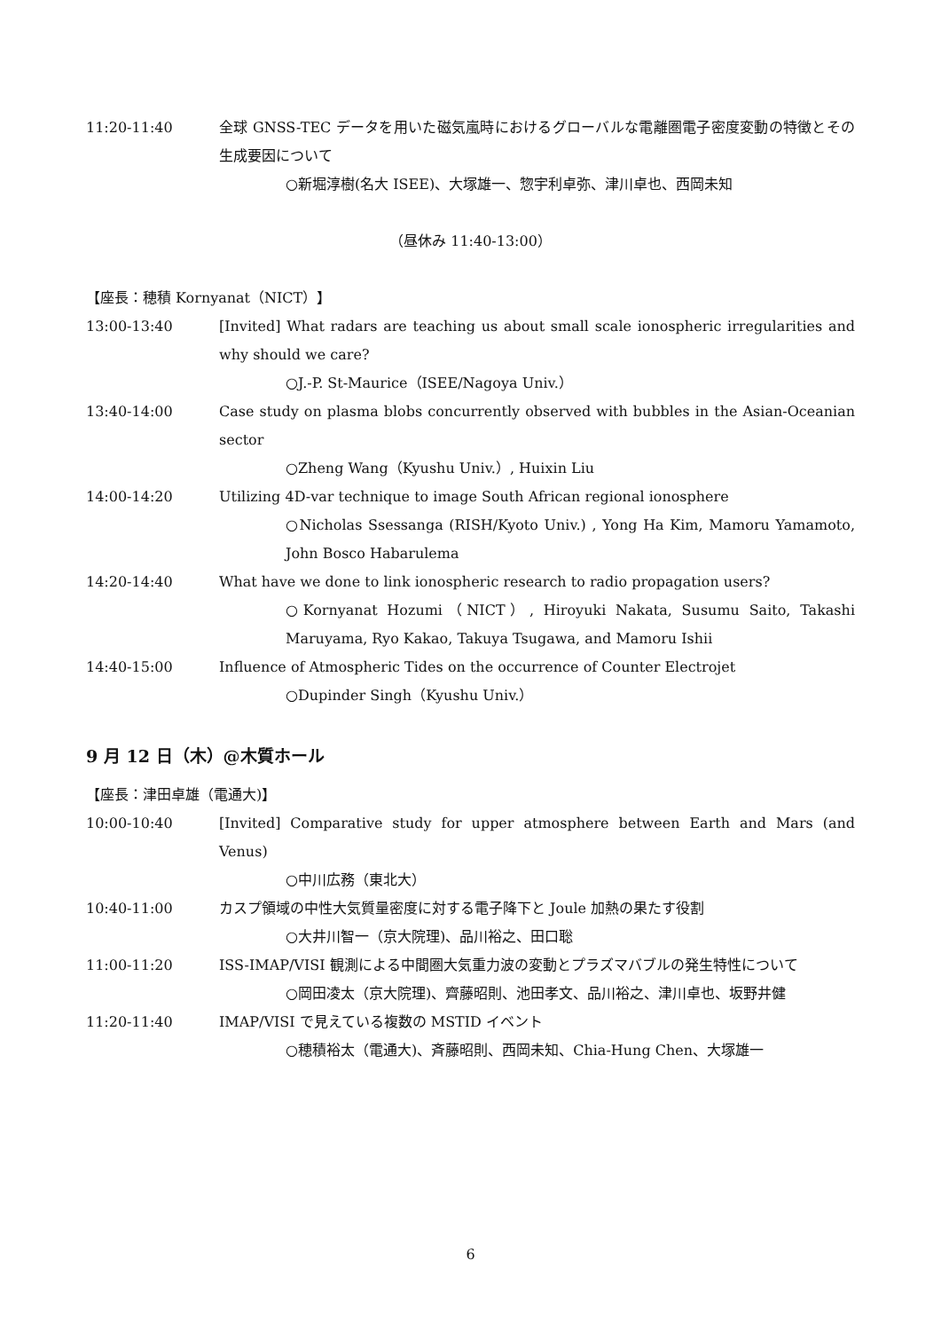11:20-11:40 全球 GNSS-TEC データを用いた磁気嵐時におけるグローバルな電離圏電子密度変動の特徴とその生成要因について
○新堀淳樹(名大 ISEE)、大塚雄一、惣宇利卓弥、津川卓也、西岡未知
（昼休み 11:40-13:00）
【座長：穂積 Kornyanat（NICT）】
13:00-13:40 [Invited] What radars are teaching us about small scale ionospheric irregularities and why should we care?
○J.-P. St-Maurice（ISEE/Nagoya Univ.）
13:40-14:00 Case study on plasma blobs concurrently observed with bubbles in the Asian‐Oceanian sector
○Zheng Wang（Kyushu Univ.）, Huixin Liu
14:00-14:20 Utilizing 4D-var technique to image South African regional ionosphere
○Nicholas Ssessanga (RISH/Kyoto Univ.) , Yong Ha Kim, Mamoru Yamamoto, John Bosco Habarulema
14:20-14:40 What have we done to link ionospheric research to radio propagation users?
○Kornyanat Hozumi（NICT）, Hiroyuki Nakata, Susumu Saito, Takashi Maruyama, Ryo Kakao, Takuya Tsugawa, and Mamoru Ishii
14:40-15:00 Influence of Atmospheric Tides on the occurrence of Counter Electrojet
○Dupinder Singh（Kyushu Univ.）
9 月 12 日（木）@木質ホール
【座長：津田卓雄（電通大)】
10:00-10:40 [Invited] Comparative study for upper atmosphere between Earth and Mars (and Venus)
○中川広務（東北大）
10:40-11:00 カスプ領域の中性大気質量密度に対する電子降下と Joule 加熱の果たす役割
○大井川智一（京大院理)、品川裕之、田口聡
11:00-11:20 ISS-IMAP/VISI 観測による中間圏大気重力波の変動とプラズマバブルの発生特性について
○岡田凌太（京大院理)、齊藤昭則、池田孝文、品川裕之、津川卓也、坂野井健
11:20-11:40 IMAP/VISI で見えている複数の MSTID イベント
○穂積裕太（電通大)、斉藤昭則、西岡未知、Chia-Hung Chen、大塚雄一
6